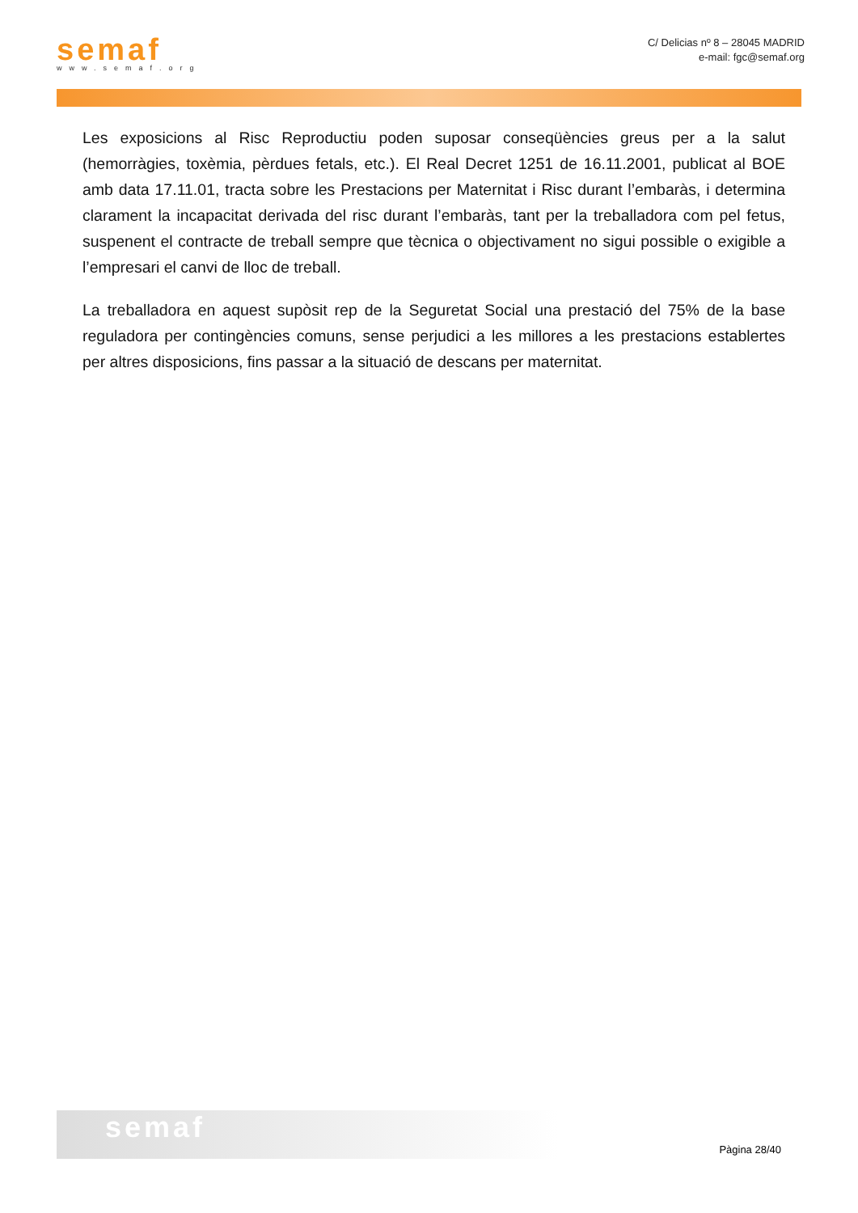semaf
www.semaf.org
C/ Delicias nº 8 – 28045 MADRID
e-mail: fgc@semaf.org
Les exposicions al Risc Reproductiu poden suposar conseqüències greus per a la salut (hemorràgies, toxèmia, pèrdues fetals, etc.). El Real Decret 1251 de 16.11.2001, publicat al BOE amb data 17.11.01, tracta sobre les Prestacions per Maternitat i Risc durant l’embaràs, i determina clarament la incapacitat derivada del risc durant l’embaràs, tant per la treballadora com pel fetus, suspenent el contracte de treball sempre que tècnica o objectivament no sigui possible o exigible a l’empresari el canvi de lloc de treball.
La treballadora en aquest supòsit rep de la Seguretat Social una prestació del 75% de la base reguladora per contingències comuns, sense perjudici a les millores a les prestacions establertes per altres disposicions, fins passar a la situació de descans per maternitat.
semaf
Pàgina 28/40